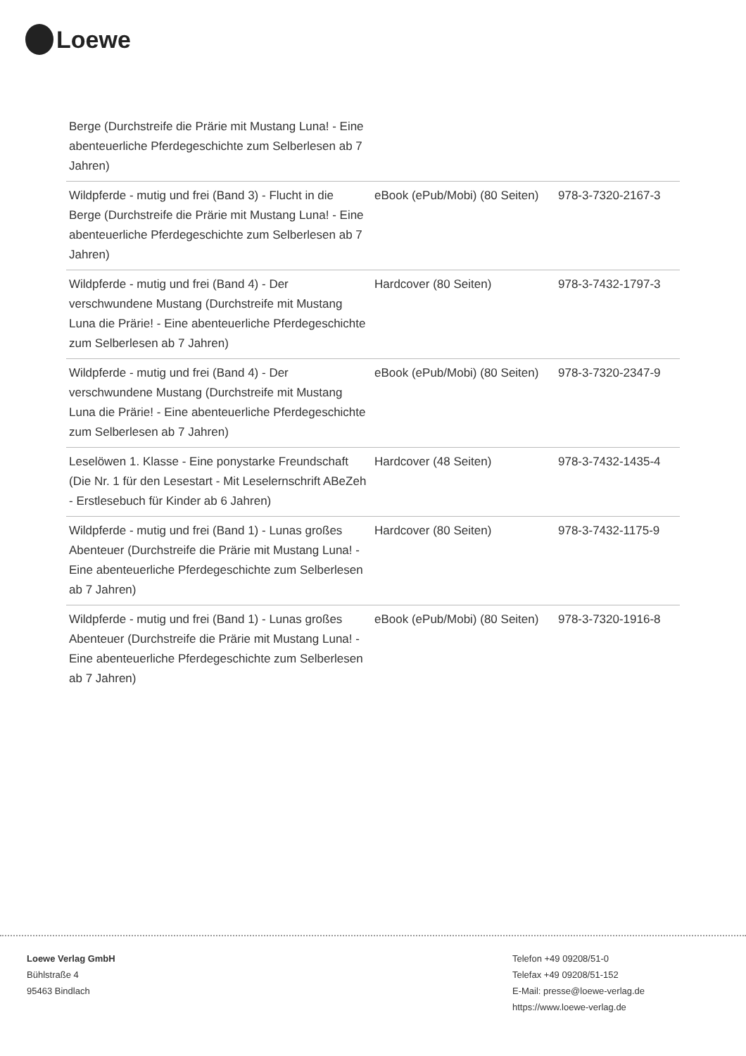Loewe
| Berge (Durchstreife die Prärie mit Mustang Luna! - Eine abenteuerliche Pferdegeschichte zum Selberlesen ab 7 Jahren) | | |
| Wildpferde - mutig und frei (Band 3) - Flucht in die Berge (Durchstreife die Prärie mit Mustang Luna! - Eine abenteuerliche Pferdegeschichte zum Selberlesen ab 7 Jahren) | eBook (ePub/Mobi) (80 Seiten) | 978-3-7320-2167-3 |
| Wildpferde - mutig und frei (Band 4) - Der verschwundene Mustang (Durchstreife mit Mustang Luna die Prärie! - Eine abenteuerliche Pferdegeschichte zum Selberlesen ab 7 Jahren) | Hardcover (80 Seiten) | 978-3-7432-1797-3 |
| Wildpferde - mutig und frei (Band 4) - Der verschwundene Mustang (Durchstreife mit Mustang Luna die Prärie! - Eine abenteuerliche Pferdegeschichte zum Selberlesen ab 7 Jahren) | eBook (ePub/Mobi) (80 Seiten) | 978-3-7320-2347-9 |
| Leselöwen 1. Klasse - Eine ponystarke Freundschaft (Die Nr. 1 für den Lesestart - Mit Leselernschrift ABeZeh - Erstlesebuch für Kinder ab 6 Jahren) | Hardcover (48 Seiten) | 978-3-7432-1435-4 |
| Wildpferde - mutig und frei (Band 1) - Lunas großes Abenteuer (Durchstreife die Prärie mit Mustang Luna! - Eine abenteuerliche Pferdegeschichte zum Selberlesen ab 7 Jahren) | Hardcover (80 Seiten) | 978-3-7432-1175-9 |
| Wildpferde - mutig und frei (Band 1) - Lunas großes Abenteuer (Durchstreife die Prärie mit Mustang Luna! - Eine abenteuerliche Pferdegeschichte zum Selberlesen ab 7 Jahren) | eBook (ePub/Mobi) (80 Seiten) | 978-3-7320-1916-8 |
Loewe Verlag GmbH
Bühlstraße 4
95463 Bindlach
Telefon +49 09208/51-0
Telefax +49 09208/51-152
E-Mail: presse@loewe-verlag.de
https://www.loewe-verlag.de